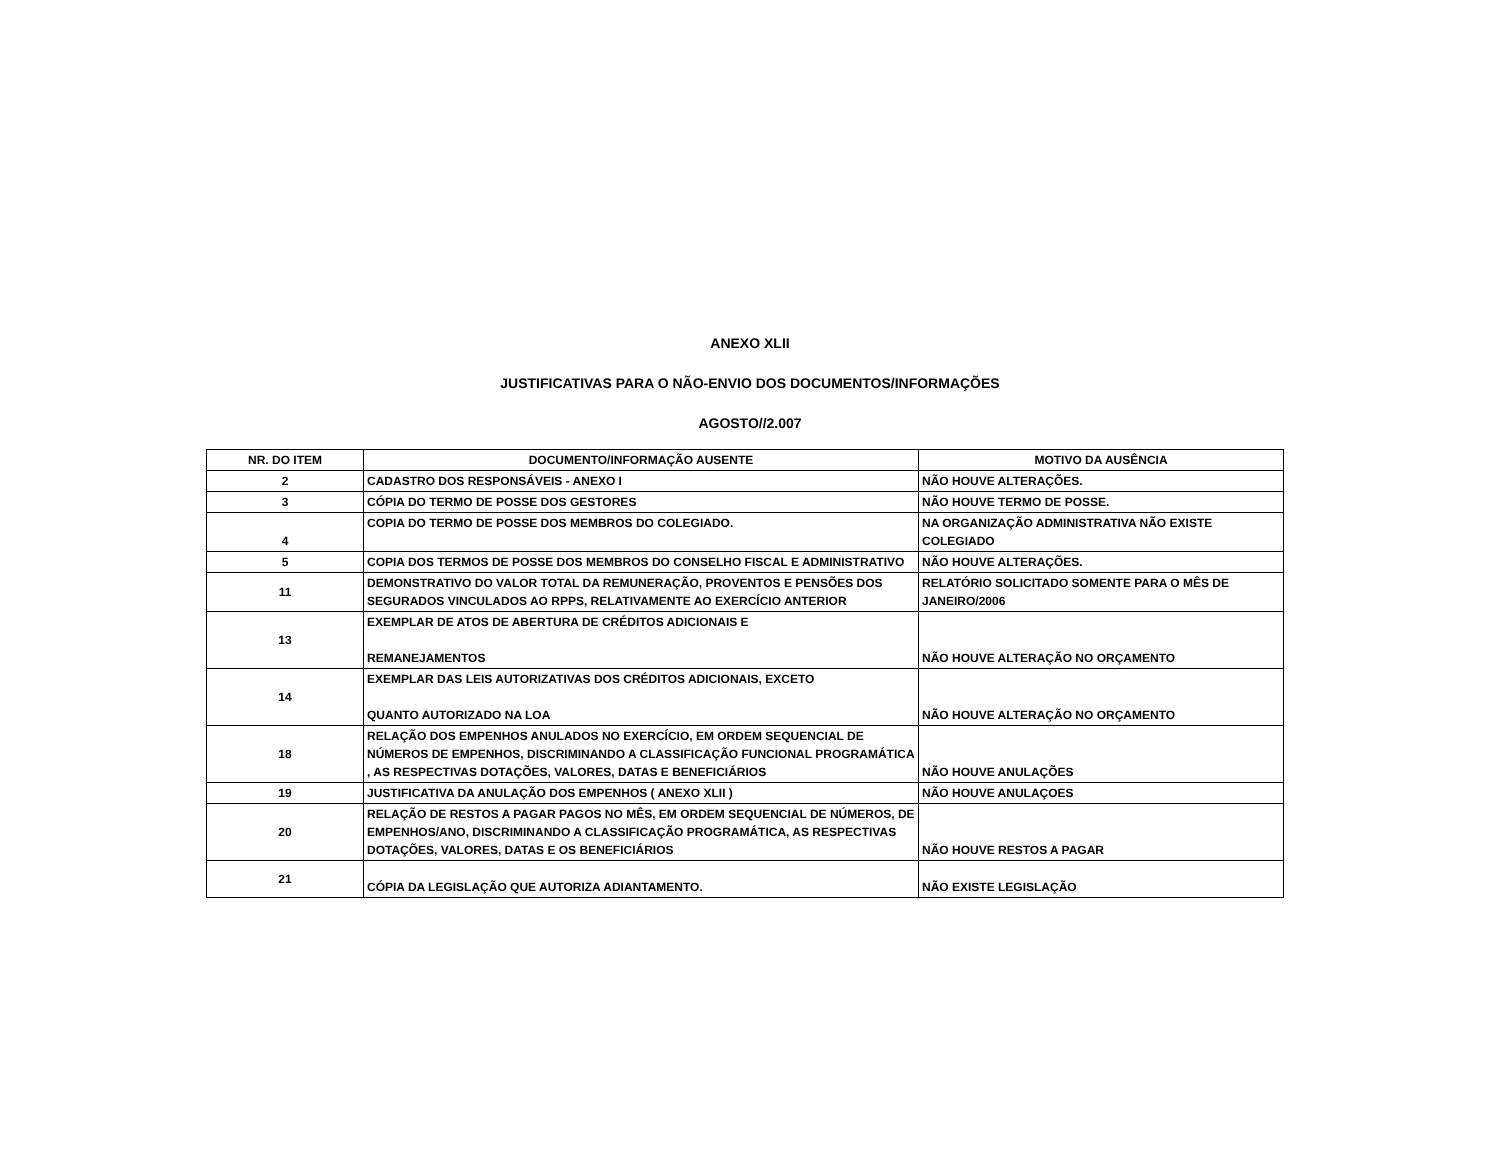ANEXO XLII
JUSTIFICATIVAS PARA O NÃO-ENVIO DOS DOCUMENTOS/INFORMAÇÕES
AGOSTO//2.007
| NR. DO ITEM | DOCUMENTO/INFORMAÇÃO AUSENTE | MOTIVO DA AUSÊNCIA |
| --- | --- | --- |
| 2 | CADASTRO DOS RESPONSÁVEIS - ANEXO I | NÃO HOUVE ALTERAÇÕES. |
| 3 | CÓPIA DO TERMO DE POSSE DOS GESTORES | NÃO HOUVE TERMO DE POSSE. |
| 4 | COPIA DO TERMO DE POSSE DOS MEMBROS DO COLEGIADO. | NA ORGANIZAÇÃO ADMINISTRATIVA NÃO EXISTE COLEGIADO |
| 5 | COPIA DOS TERMOS DE POSSE DOS MEMBROS DO CONSELHO FISCAL E ADMINISTRATIVO | NÃO HOUVE ALTERAÇÕES. |
| 11 | DEMONSTRATIVO DO VALOR TOTAL DA REMUNERAÇÃO, PROVENTOS E PENSÕES DOS SEGURADOS VINCULADOS AO RPPS, RELATIVAMENTE AO EXERCÍCIO ANTERIOR | RELATÓRIO SOLICITADO SOMENTE PARA O MÊS DE JANEIRO/2006 |
| 13 | EXEMPLAR DE ATOS DE ABERTURA DE CRÉDITOS ADICIONAIS E REMANEJAMENTOS | NÃO HOUVE ALTERAÇÃO NO ORÇAMENTO |
| 14 | EXEMPLAR DAS LEIS AUTORIZATIVAS DOS CRÉDITOS ADICIONAIS, EXCETO QUANTO AUTORIZADO NA LOA | NÃO HOUVE ALTERAÇÃO NO ORÇAMENTO |
| 18 | RELAÇÃO DOS EMPENHOS ANULADOS NO EXERCÍCIO, EM ORDEM SEQUENCIAL DE NÚMEROS DE EMPENHOS, DISCRIMINANDO A CLASSIFICAÇÃO FUNCIONAL PROGRAMÁTICA , AS RESPECTIVAS DOTAÇÕES, VALORES, DATAS E BENEFICIÁRIOS | NÃO HOUVE ANULAÇÕES |
| 19 | JUSTIFICATIVA DA ANULAÇÃO DOS EMPENHOS ( ANEXO XLII ) | NÃO HOUVE ANULAÇOES |
| 20 | RELAÇÃO DE RESTOS A PAGAR PAGOS NO MÊS, EM ORDEM SEQUENCIAL DE NÚMEROS, DE EMPENHOS/ANO, DISCRIMINANDO A CLASSIFICAÇÃO PROGRAMÁTICA, AS RESPECTIVAS DOTAÇÕES, VALORES, DATAS E OS BENEFICIÁRIOS | NÃO HOUVE RESTOS A PAGAR |
| 21 | CÓPIA DA LEGISLAÇÃO QUE AUTORIZA ADIANTAMENTO. | NÃO EXISTE LEGISLAÇÃO |